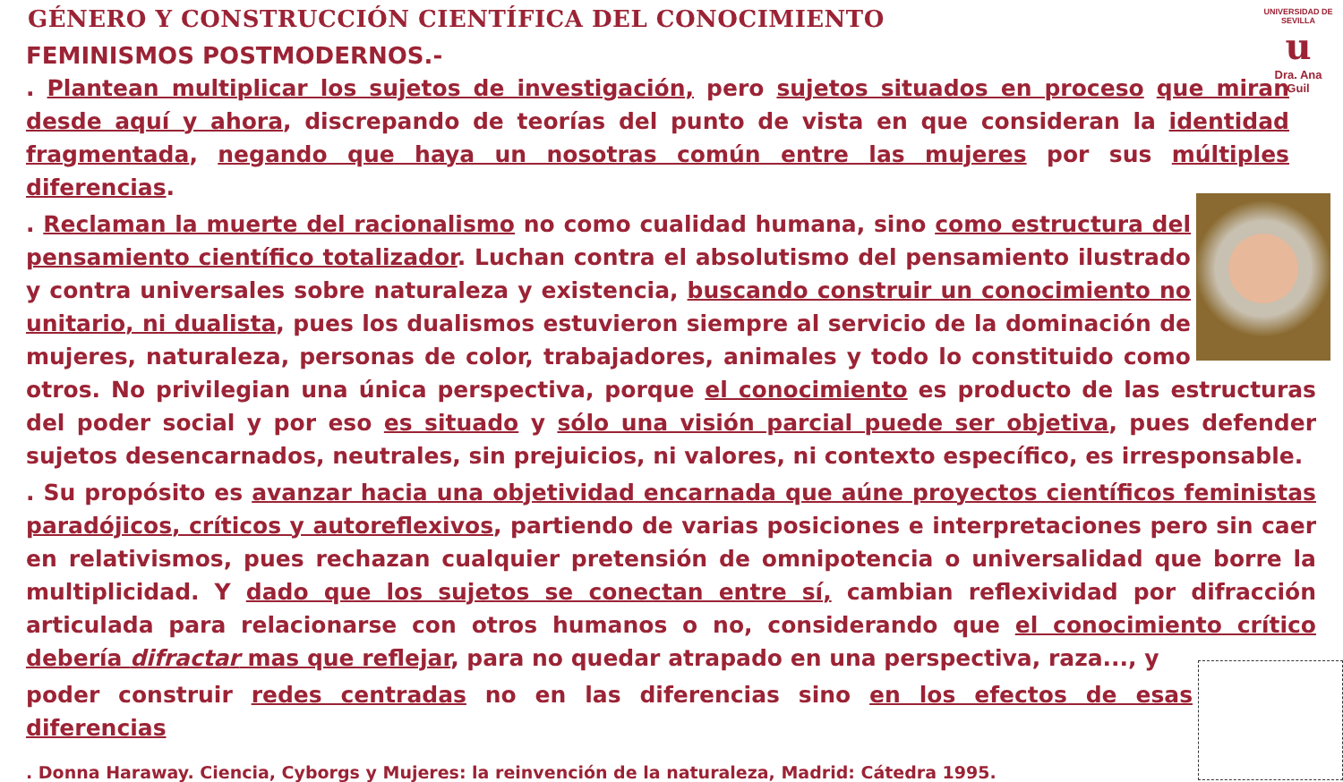UNIVERSIDAD DE SEVILLA
u
Dra. Ana Guil
GÉNERO Y CONSTRUCCIÓN CIENTÍFICA DEL CONOCIMIENTO
FEMINISMOS POSTMODERNOS.-
. Plantean multiplicar los sujetos de investigación, pero sujetos situados en proceso que miran desde aquí y ahora, discrepando de teorías del punto de vista en que consideran la identidad fragmentada, negando que haya un nosotras común entre las mujeres por sus múltiples diferencias.
. Reclaman la muerte del racionalismo no como cualidad humana, sino como estructura del pensamiento científico totalizador. Luchan contra el absolutismo del pensamiento ilustrado y contra universales sobre naturaleza y existencia, buscando construir un conocimiento no unitario, ni dualista, pues los dualismos estuvieron siempre al servicio de la dominación de mujeres, naturaleza, personas de color, trabajadores, animales y todo lo constituido como otros. No privilegian una única perspectiva, porque el conocimiento es producto de las estructuras del poder social y por eso es situado y sólo una visión parcial puede ser objetiva, pues defender sujetos desencarnados, neutrales, sin prejuicios, ni valores, ni contexto específico, es irresponsable.
. Su propósito es avanzar hacia una objetividad encarnada que aúne proyectos científicos feministas paradójicos, críticos y autoreflexivos, partiendo de varias posiciones e interpretaciones pero sin caer en relativismos, pues rechazan cualquier pretensión de omnipotencia o universalidad que borre la multiplicidad. Y dado que los sujetos se conectan entre sí, cambian reflexividad por difracción articulada para relacionarse con otros humanos o no, considerando que el conocimiento crítico debería difractar mas que reflejar, para no quedar atrapado en una perspectiva, raza..., y
poder construir redes centradas no en las diferencias sino en los efectos de esas diferencias
. Donna Haraway. Ciencia, Cyborgs y Mujeres: la reinvención de la naturaleza, Madrid: Cátedra 1995.